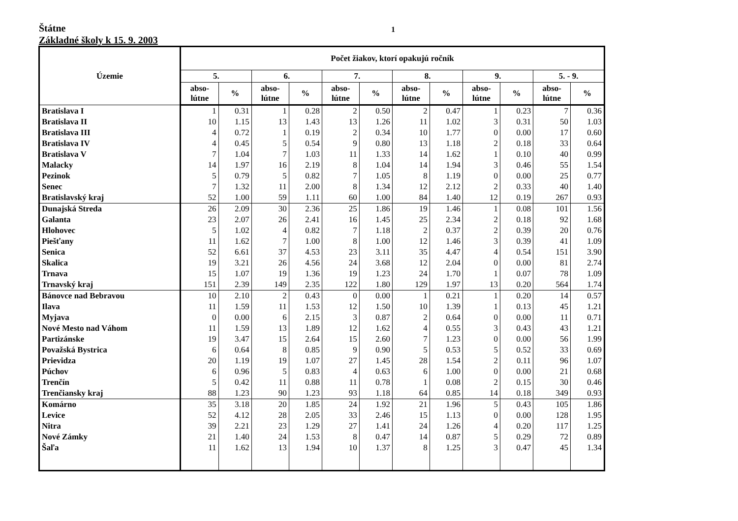Štátne 1
Základné školy k 15. 9. 2003
| Územie | Počet žiakov, ktorí opakujú ročník | | | | | | | | | | | |
| --- | --- | --- | --- | --- | --- | --- | --- | --- | --- | --- | --- | --- |
| | 5. | | 6. | | 7. | | 8. | | 9. | | 5. - 9. | |
| | abso- lútne | % | abso- lútne | % | abso- lútne | % | abso- lútne | % | abso- lútne | % | abso- lútne | % |
| Bratislava I | 1 | 0.31 | 1 | 0.28 | 2 | 0.50 | 2 | 0.47 | 1 | 0.23 | 7 | 0.36 |
| Bratislava II | 10 | 1.15 | 13 | 1.43 | 13 | 1.26 | 11 | 1.02 | 3 | 0.31 | 50 | 1.03 |
| Bratislava III | 4 | 0.72 | 1 | 0.19 | 2 | 0.34 | 10 | 1.77 | 0 | 0.00 | 17 | 0.60 |
| Bratislava IV | 4 | 0.45 | 5 | 0.54 | 9 | 0.80 | 13 | 1.18 | 2 | 0.18 | 33 | 0.64 |
| Bratislava V | 7 | 1.04 | 7 | 1.03 | 11 | 1.33 | 14 | 1.62 | 1 | 0.10 | 40 | 0.99 |
| Malacky | 14 | 1.97 | 16 | 2.19 | 8 | 1.04 | 14 | 1.94 | 3 | 0.46 | 55 | 1.54 |
| Pezinok | 5 | 0.79 | 5 | 0.82 | 7 | 1.05 | 8 | 1.19 | 0 | 0.00 | 25 | 0.77 |
| Senec | 7 | 1.32 | 11 | 2.00 | 8 | 1.34 | 12 | 2.12 | 2 | 0.33 | 40 | 1.40 |
| Bratislavský kraj | 52 | 1.00 | 59 | 1.11 | 60 | 1.00 | 84 | 1.40 | 12 | 0.19 | 267 | 0.93 |
| Dunajská Streda | 26 | 2.09 | 30 | 2.36 | 25 | 1.86 | 19 | 1.46 | 1 | 0.08 | 101 | 1.56 |
| Galanta | 23 | 2.07 | 26 | 2.41 | 16 | 1.45 | 25 | 2.34 | 2 | 0.18 | 92 | 1.68 |
| Hlohovec | 5 | 1.02 | 4 | 0.82 | 7 | 1.18 | 2 | 0.37 | 2 | 0.39 | 20 | 0.76 |
| Piešťany | 11 | 1.62 | 7 | 1.00 | 8 | 1.00 | 12 | 1.46 | 3 | 0.39 | 41 | 1.09 |
| Senica | 52 | 6.61 | 37 | 4.53 | 23 | 3.11 | 35 | 4.47 | 4 | 0.54 | 151 | 3.90 |
| Skalica | 19 | 3.21 | 26 | 4.56 | 24 | 3.68 | 12 | 2.04 | 0 | 0.00 | 81 | 2.74 |
| Trnava | 15 | 1.07 | 19 | 1.36 | 19 | 1.23 | 24 | 1.70 | 1 | 0.07 | 78 | 1.09 |
| Trnavský kraj | 151 | 2.39 | 149 | 2.35 | 122 | 1.80 | 129 | 1.97 | 13 | 0.20 | 564 | 1.74 |
| Bánovce nad Bebravou | 10 | 2.10 | 2 | 0.43 | 0 | 0.00 | 1 | 0.21 | 1 | 0.20 | 14 | 0.57 |
| Ilava | 11 | 1.59 | 11 | 1.53 | 12 | 1.50 | 10 | 1.39 | 1 | 0.13 | 45 | 1.21 |
| Myjava | 0 | 0.00 | 6 | 2.15 | 3 | 0.87 | 2 | 0.64 | 0 | 0.00 | 11 | 0.71 |
| Nové Mesto nad Váhom | 11 | 1.59 | 13 | 1.89 | 12 | 1.62 | 4 | 0.55 | 3 | 0.43 | 43 | 1.21 |
| Partizánske | 19 | 3.47 | 15 | 2.64 | 15 | 2.60 | 7 | 1.23 | 0 | 0.00 | 56 | 1.99 |
| Považská Bystrica | 6 | 0.64 | 8 | 0.85 | 9 | 0.90 | 5 | 0.53 | 5 | 0.52 | 33 | 0.69 |
| Prievidza | 20 | 1.19 | 19 | 1.07 | 27 | 1.45 | 28 | 1.54 | 2 | 0.11 | 96 | 1.07 |
| Púchov | 6 | 0.96 | 5 | 0.83 | 4 | 0.63 | 6 | 1.00 | 0 | 0.00 | 21 | 0.68 |
| Trenčín | 5 | 0.42 | 11 | 0.88 | 11 | 0.78 | 1 | 0.08 | 2 | 0.15 | 30 | 0.46 |
| Trenčiansky kraj | 88 | 1.23 | 90 | 1.23 | 93 | 1.18 | 64 | 0.85 | 14 | 0.18 | 349 | 0.93 |
| Komárno | 35 | 3.18 | 20 | 1.85 | 24 | 1.92 | 21 | 1.96 | 5 | 0.43 | 105 | 1.86 |
| Levice | 52 | 4.12 | 28 | 2.05 | 33 | 2.46 | 15 | 1.13 | 0 | 0.00 | 128 | 1.95 |
| Nitra | 39 | 2.21 | 23 | 1.29 | 27 | 1.41 | 24 | 1.26 | 4 | 0.20 | 117 | 1.25 |
| Nové Zámky | 21 | 1.40 | 24 | 1.53 | 8 | 0.47 | 14 | 0.87 | 5 | 0.29 | 72 | 0.89 |
| Šaľa | 11 | 1.62 | 13 | 1.94 | 10 | 1.37 | 8 | 1.25 | 3 | 0.47 | 45 | 1.34 |